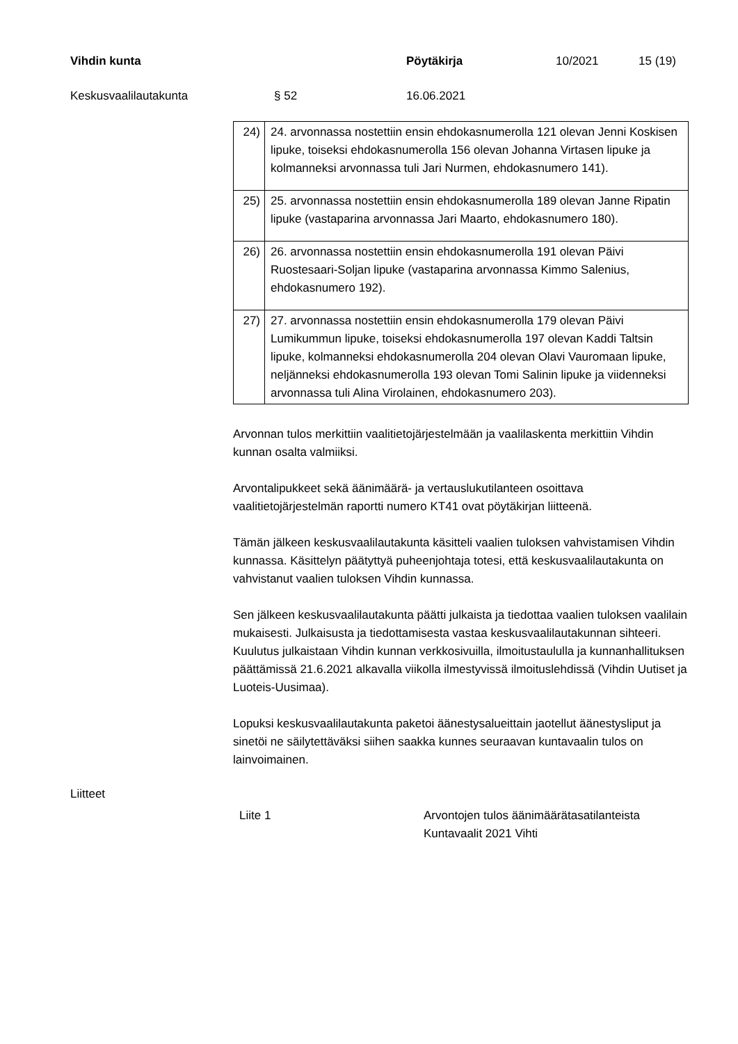Vihdin kunta Pöytäkirja 10/2021 15 (19)
Keskusvaalilautakunta § 52 16.06.2021
| 24) | 24. arvonnassa nostettiin ensin ehdokasnumerolla 121 olevan Jenni Koskisen lipuke, toiseksi ehdokasnumerolla 156 olevan Johanna Virtasen lipuke ja kolmanneksi arvonnassa tuli Jari Nurmen, ehdokasnumero 141). |
| 25) | 25. arvonnassa nostettiin ensin ehdokasnumerolla 189 olevan Janne Ripatin lipuke (vastaparina arvonnassa Jari Maarto, ehdokasnumero 180). |
| 26) | 26. arvonnassa nostettiin ensin ehdokasnumerolla 191 olevan Päivi Ruostesaari-Soljan lipuke (vastaparina arvonnassa Kimmo Salenius, ehdokasnumero 192). |
| 27) | 27. arvonnassa nostettiin ensin ehdokasnumerolla 179 olevan Päivi Lumikummun lipuke, toiseksi ehdokasnumerolla 197 olevan Kaddi Taltsin lipuke, kolmanneksi ehdokasnumerolla 204 olevan Olavi Vauromaan lipuke, neljänneksi ehdokasnumerolla 193 olevan Tomi Salinin lipuke ja viidenneksi arvonnassa tuli Alina Virolainen, ehdokasnumero 203). |
Arvonnan tulos merkittiin vaalitietojärjestelmään ja vaalilaskenta merkittiin Vihdin kunnan osalta valmiiksi.
Arvontalipukkeet sekä äänimäärä- ja vertauslukutilanteen osoittava vaalitietojärjestelmän raportti numero KT41 ovat pöytäkirjan liitteenä.
Tämän jälkeen keskusvaalilautakunta käsitteli vaalien tuloksen vahvistamisen Vihdin kunnassa. Käsittelyn päätyttyä puheenjohtaja totesi, että keskusvaalilautakunta on vahvistanut vaalien tuloksen Vihdin kunnassa.
Sen jälkeen keskusvaalilautakunta päätti julkaista ja tiedottaa vaalien tuloksen vaalilain mukaisesti. Julkaisusta ja tiedottamisesta vastaa keskusvaalilautakunnan sihteeri. Kuulutus julkaistaan Vihdin kunnan verkkosivuilla, ilmoitustaululla ja kunnanhallituksen päättämissä 21.6.2021 alkavalla viikolla ilmestyvissä ilmoituslehdissä (Vihdin Uutiset ja Luoteis-Uusimaa).
Lopuksi keskusvaalilautakunta paketoi äänestysalueittain jaotellut äänestysliput ja sinetöi ne säilytettäväksi siihen saakka kunnes seuraavan kuntavaalin tulos on lainvoimainen.
Liitteet
Liite 1 Arvontojen tulos äänimäärätasatilanteista
Kuntavaalit 2021 Vihti